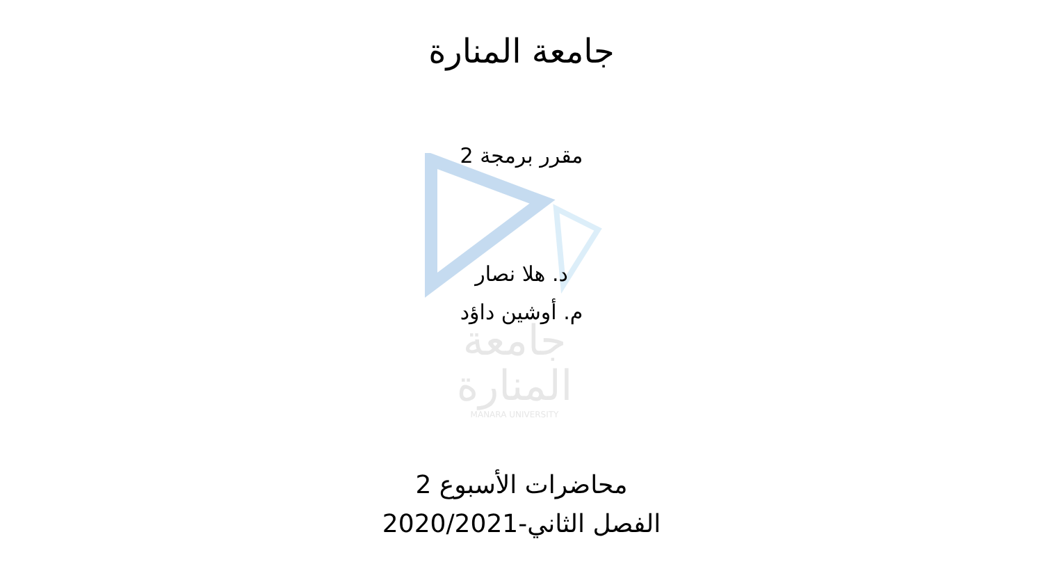جامعة
المنارة
MANARA UNIVERSITY
جامعة المنارة
مقرر برمجة 2
د. هلا نصار
م. أوشين داؤد
محاضرات الأسبوع 2
الفصل الثاني-2020/2021